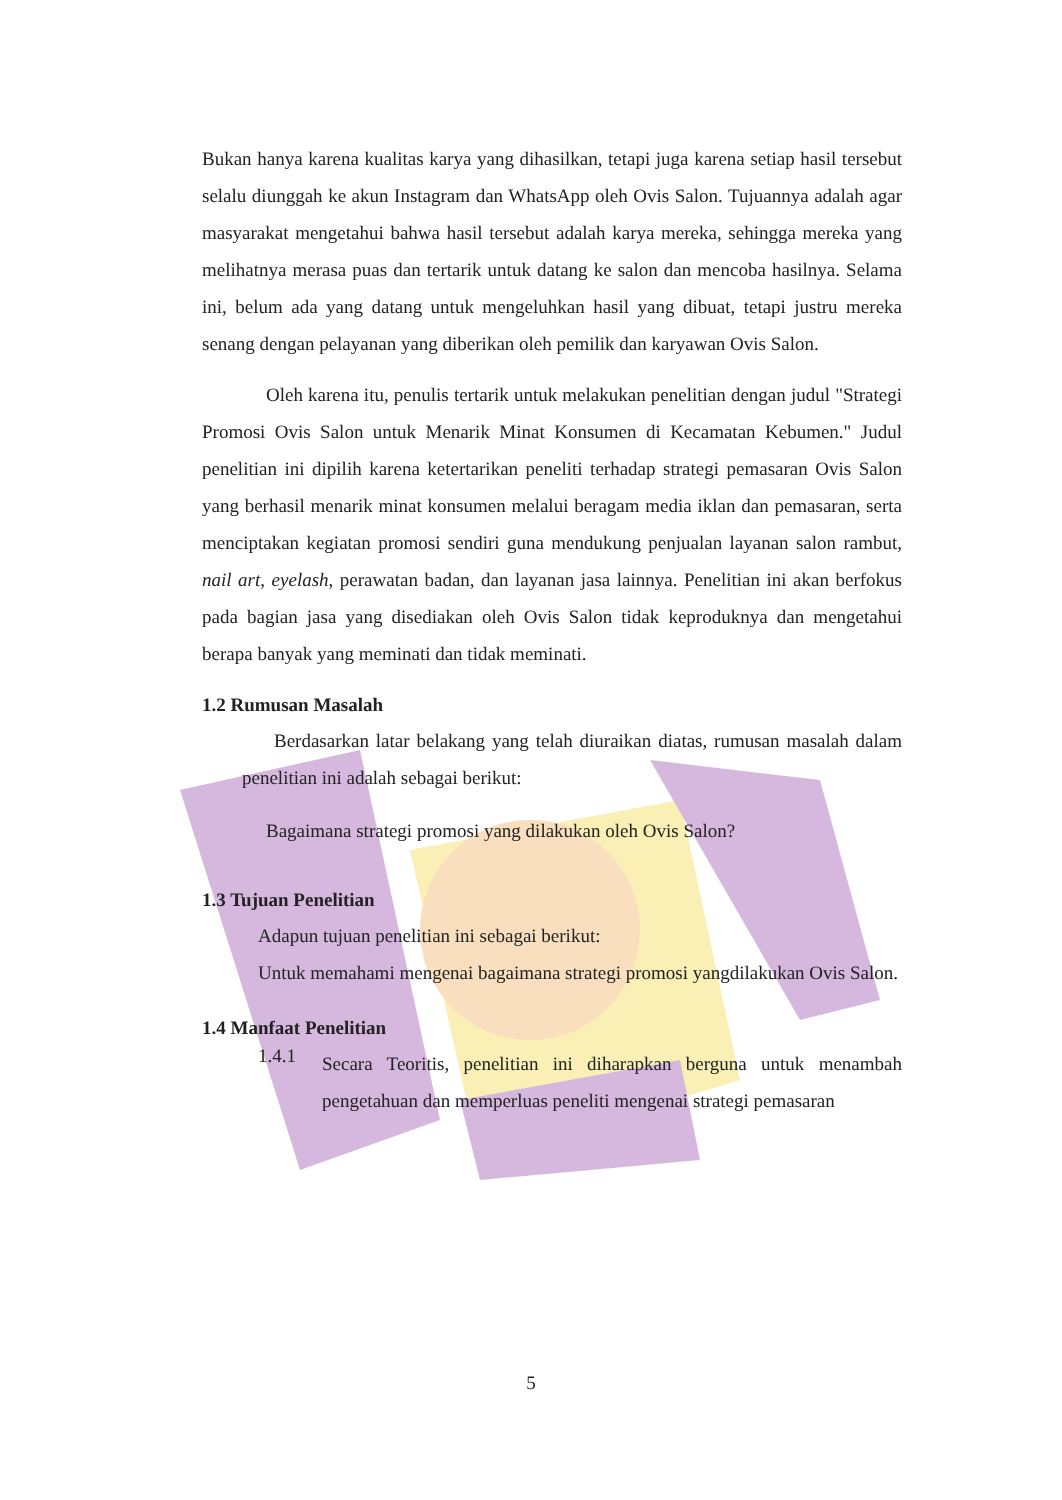Bukan hanya karena kualitas karya yang dihasilkan, tetapi juga karena setiap hasil tersebut selalu diunggah ke akun Instagram dan WhatsApp oleh Ovis Salon. Tujuannya adalah agar masyarakat mengetahui bahwa hasil tersebut adalah karya mereka, sehingga mereka yang melihatnya merasa puas dan tertarik untuk datang ke salon dan mencoba hasilnya. Selama ini, belum ada yang datang untuk mengeluhkan hasil yang dibuat, tetapi justru mereka senang dengan pelayanan yang diberikan oleh pemilik dan karyawan Ovis Salon.
Oleh karena itu, penulis tertarik untuk melakukan penelitian dengan judul "Strategi Promosi Ovis Salon untuk Menarik Minat Konsumen di Kecamatan Kebumen." Judul penelitian ini dipilih karena ketertarikan peneliti terhadap strategi pemasaran Ovis Salon yang berhasil menarik minat konsumen melalui beragam media iklan dan pemasaran, serta menciptakan kegiatan promosi sendiri guna mendukung penjualan layanan salon rambut, nail art, eyelash, perawatan badan, dan layanan jasa lainnya. Penelitian ini akan berfokus pada bagian jasa yang disediakan oleh Ovis Salon tidak keproduknya dan mengetahui berapa banyak yang meminati dan tidak meminati.
1.2 Rumusan Masalah
Berdasarkan latar belakang yang telah diuraikan diatas, rumusan masalah dalam penelitian ini adalah sebagai berikut:
Bagaimana strategi promosi yang dilakukan oleh Ovis Salon?
1.3 Tujuan Penelitian
Adapun tujuan penelitian ini sebagai berikut:
Untuk memahami mengenai bagaimana strategi promosi yangdilakukan Ovis Salon.
1.4 Manfaat Penelitian
1.4.1
Secara Teoritis, penelitian ini diharapkan berguna untuk menambah pengetahuan dan memperluas peneliti mengenai strategi pemasaran
5